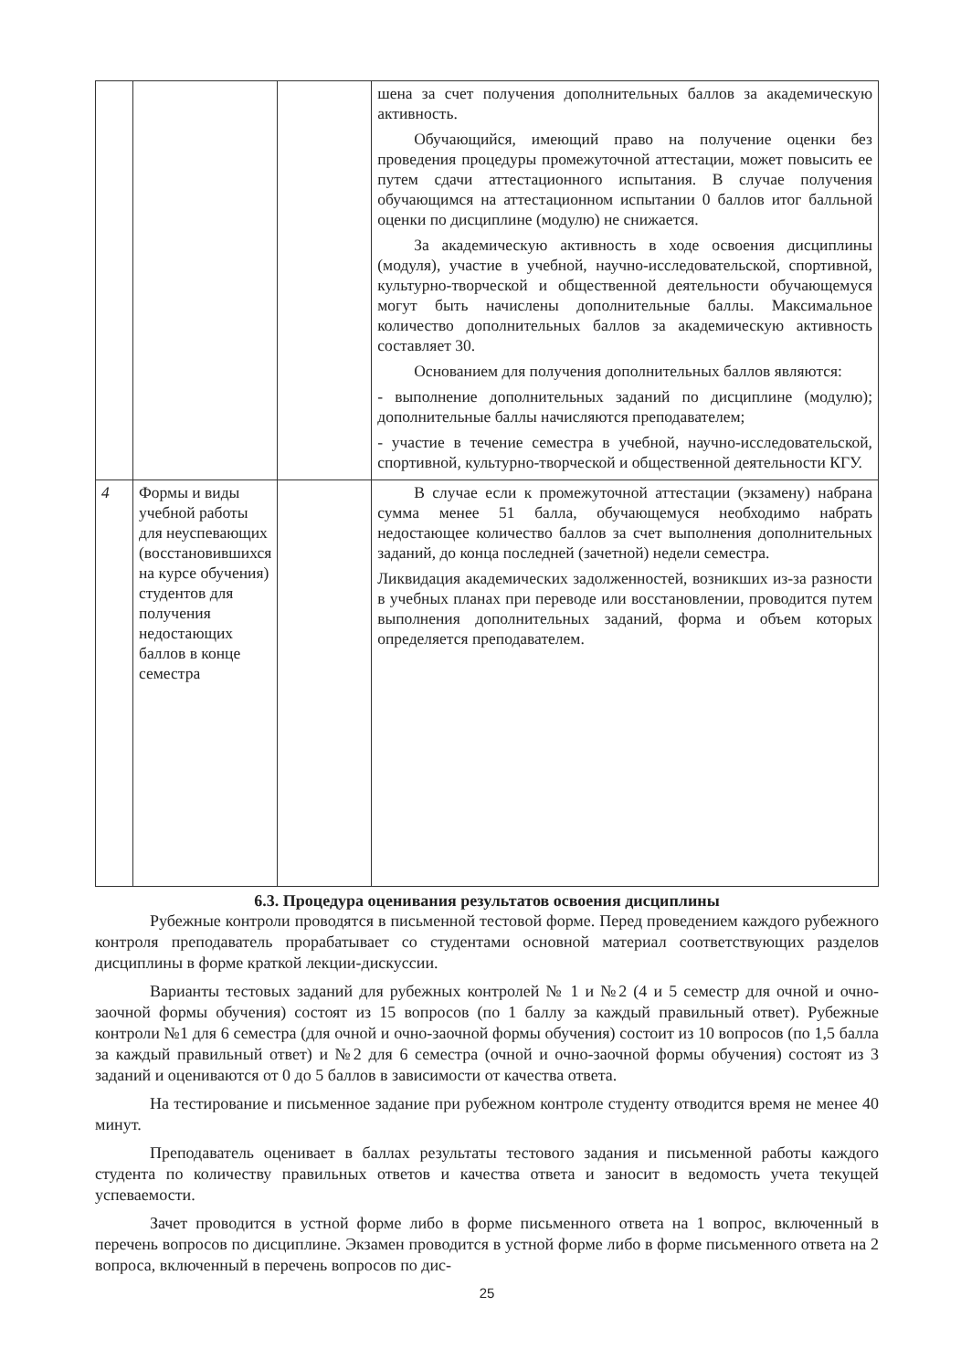| | | | шена за счет получения дополнительных баллов за академическую активность. Обучающийся, имеющий право на получение оценки без проведения процедуры промежуточной аттестации, может повысить ее путем сдачи аттестационного испытания. В случае получения обучающимся на аттестационном испытании 0 баллов итог балльной оценки по дисциплине (модулю) не снижается. За академическую активность в ходе освоения дисциплины (модуля), участие в учебной, научно-исследовательской, спортивной, культурно-творческой и общественной деятельности обучающемуся могут быть начислены дополнительные баллы. Максимальное количество дополнительных баллов за академическую активность составляет 30. Основанием для получения дополнительных баллов являются: - выполнение дополнительных заданий по дисциплине (модулю); дополнительные баллы начисляются преподавателем; - участие в течение семестра в учебной, научно-исследовательской, спортивной, культурно-творческой и общественной деятельности КГУ. |
| 4 | Формы и виды учебной работы для неуспевающих (восстановившихся на курсе обучения) студентов для получения недостающих баллов в конце семестра | | В случае если к промежуточной аттестации (экзамену) набрана сумма менее 51 балла, обучающемуся необходимо набрать недостающее количество баллов за счет выполнения дополнительных заданий, до конца последней (зачетной) недели семестра. Ликвидация академических задолженностей, возникших из-за разности в учебных планах при переводе или восстановлении, проводится путем выполнения дополнительных заданий, форма и объем которых определяется преподавателем. |
6.3. Процедура оценивания результатов освоения дисциплины
Рубежные контроли проводятся в письменной тестовой форме. Перед проведением каждого рубежного контроля преподаватель прорабатывает со студентами основной материал соответствующих разделов дисциплины в форме краткой лекции-дискуссии.
Варианты тестовых заданий для рубежных контролей № 1 и №2 (4 и 5 семестр для очной и очно-заочной формы обучения) состоят из 15 вопросов (по 1 баллу за каждый правильный ответ). Рубежные контроли №1 для 6 семестра (для очной и очно-заочной формы обучения) состоит из 10 вопросов (по 1,5 балла за каждый правильный ответ) и №2 для 6 семестра (очной и очно-заочной формы обучения) состоят из 3 заданий и оцениваются от 0 до 5 баллов в зависимости от качества ответа.
На тестирование и письменное задание при рубежном контроле студенту отводится время не менее 40 минут.
Преподаватель оценивает в баллах результаты тестового задания и письменной работы каждого студента по количеству правильных ответов и качества ответа и заносит в ведомость учета текущей успеваемости.
Зачет проводится в устной форме либо в форме письменного ответа на 1 вопрос, включенный в перечень вопросов по дисциплине. Экзамен проводится в устной форме либо в форме письменного ответа на 2 вопроса, включенный в перечень вопросов по дис-
25